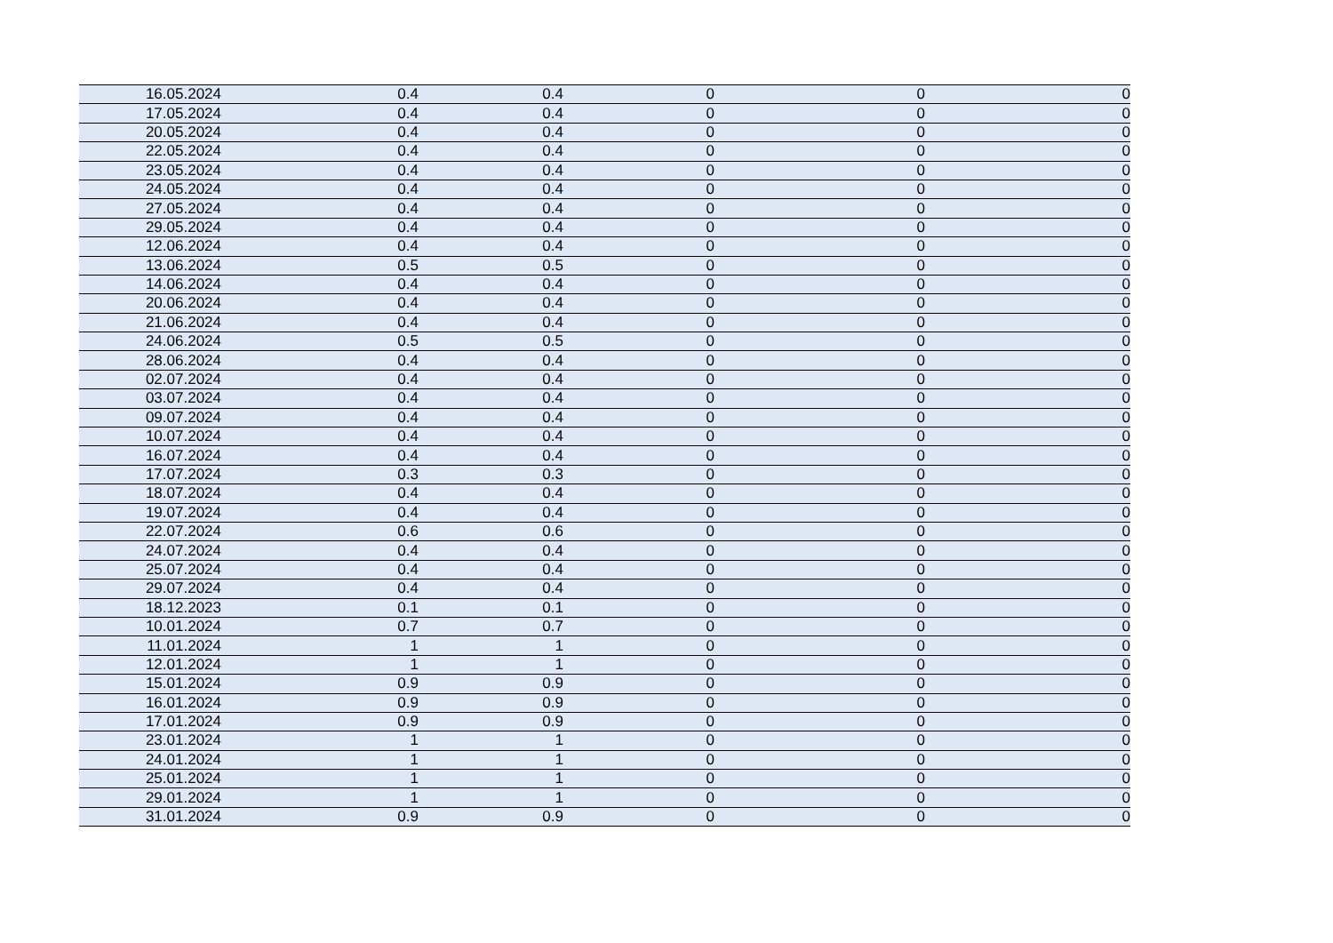| 16.05.2024 | 0.4 | 0.4 | 0 | 0 | 0 |
| 17.05.2024 | 0.4 | 0.4 | 0 | 0 | 0 |
| 20.05.2024 | 0.4 | 0.4 | 0 | 0 | 0 |
| 22.05.2024 | 0.4 | 0.4 | 0 | 0 | 0 |
| 23.05.2024 | 0.4 | 0.4 | 0 | 0 | 0 |
| 24.05.2024 | 0.4 | 0.4 | 0 | 0 | 0 |
| 27.05.2024 | 0.4 | 0.4 | 0 | 0 | 0 |
| 29.05.2024 | 0.4 | 0.4 | 0 | 0 | 0 |
| 12.06.2024 | 0.4 | 0.4 | 0 | 0 | 0 |
| 13.06.2024 | 0.5 | 0.5 | 0 | 0 | 0 |
| 14.06.2024 | 0.4 | 0.4 | 0 | 0 | 0 |
| 20.06.2024 | 0.4 | 0.4 | 0 | 0 | 0 |
| 21.06.2024 | 0.4 | 0.4 | 0 | 0 | 0 |
| 24.06.2024 | 0.5 | 0.5 | 0 | 0 | 0 |
| 28.06.2024 | 0.4 | 0.4 | 0 | 0 | 0 |
| 02.07.2024 | 0.4 | 0.4 | 0 | 0 | 0 |
| 03.07.2024 | 0.4 | 0.4 | 0 | 0 | 0 |
| 09.07.2024 | 0.4 | 0.4 | 0 | 0 | 0 |
| 10.07.2024 | 0.4 | 0.4 | 0 | 0 | 0 |
| 16.07.2024 | 0.4 | 0.4 | 0 | 0 | 0 |
| 17.07.2024 | 0.3 | 0.3 | 0 | 0 | 0 |
| 18.07.2024 | 0.4 | 0.4 | 0 | 0 | 0 |
| 19.07.2024 | 0.4 | 0.4 | 0 | 0 | 0 |
| 22.07.2024 | 0.6 | 0.6 | 0 | 0 | 0 |
| 24.07.2024 | 0.4 | 0.4 | 0 | 0 | 0 |
| 25.07.2024 | 0.4 | 0.4 | 0 | 0 | 0 |
| 29.07.2024 | 0.4 | 0.4 | 0 | 0 | 0 |
| 18.12.2023 | 0.1 | 0.1 | 0 | 0 | 0 |
| 10.01.2024 | 0.7 | 0.7 | 0 | 0 | 0 |
| 11.01.2024 | 1 | 1 | 0 | 0 | 0 |
| 12.01.2024 | 1 | 1 | 0 | 0 | 0 |
| 15.01.2024 | 0.9 | 0.9 | 0 | 0 | 0 |
| 16.01.2024 | 0.9 | 0.9 | 0 | 0 | 0 |
| 17.01.2024 | 0.9 | 0.9 | 0 | 0 | 0 |
| 23.01.2024 | 1 | 1 | 0 | 0 | 0 |
| 24.01.2024 | 1 | 1 | 0 | 0 | 0 |
| 25.01.2024 | 1 | 1 | 0 | 0 | 0 |
| 29.01.2024 | 1 | 1 | 0 | 0 | 0 |
| 31.01.2024 | 0.9 | 0.9 | 0 | 0 | 0 |